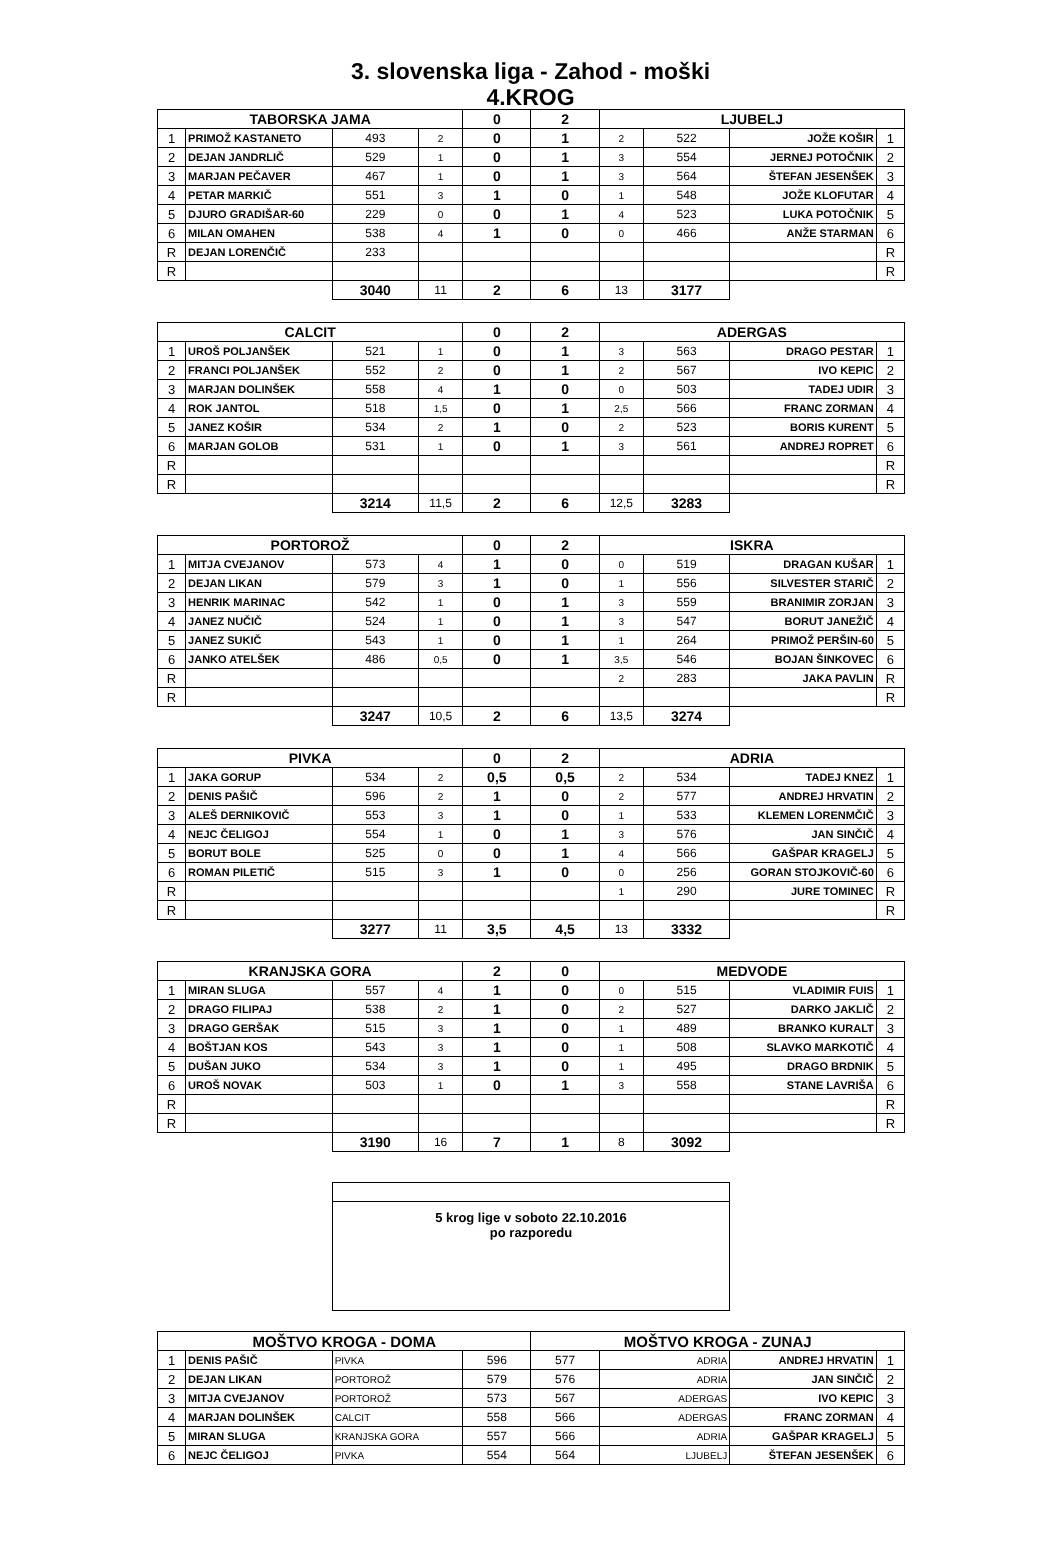3. slovenska liga - Zahod - moški
4.KROG
| TABORSKA JAMA | | | | 0 | 2 | LJUBELJ | | | |
| --- | --- | --- | --- | --- | --- | --- | --- | --- | --- |
| 1 | PRIMOŽ KASTANETO | 493 | 2 | 0 | 1 | 2 | 522 | JOŽE KOŠIR | 1 |
| 2 | DEJAN JANDRLIČ | 529 | 1 | 0 | 1 | 3 | 554 | JERNEJ POTOČNIK | 2 |
| 3 | MARJAN PEČAVER | 467 | 1 | 0 | 1 | 3 | 564 | ŠTEFAN JESENŠEK | 3 |
| 4 | PETAR MARKIČ | 551 | 3 | 1 | 0 | 1 | 548 | JOŽE KLOFUTAR | 4 |
| 5 | DJURO GRADIŠAR-60 | 229 | 0 | 0 | 1 | 4 | 523 | LUKA POTOČNIK | 5 |
| 6 | MILAN OMAHEN | 538 | 4 | 1 | 0 | 0 | 466 | ANŽE STARMAN | 6 |
| R | DEJAN LORENČIČ | 233 | | | | | | | R |
| R | | | | | | | | | R |
| | | 3040 | 11 | 2 | 6 | 13 | 3177 | | |
| CALCIT | | | | 0 | 2 | ADERGAS | | | |
| 1 | UROŠ POLJANŠEK | 521 | 1 | 0 | 1 | 3 | 563 | DRAGO PESTAR | 1 |
| 2 | FRANCI POLJANŠEK | 552 | 2 | 0 | 1 | 2 | 567 | IVO KEPIC | 2 |
| 3 | MARJAN DOLINŠEK | 558 | 4 | 1 | 0 | 0 | 503 | TADEJ UDIR | 3 |
| 4 | ROK JANTOL | 518 | 1,5 | 0 | 1 | 2,5 | 566 | FRANC ZORMAN | 4 |
| 5 | JANEZ KOŠIR | 534 | 2 | 1 | 0 | 2 | 523 | BORIS KURENT | 5 |
| 6 | MARJAN GOLOB | 531 | 1 | 0 | 1 | 3 | 561 | ANDREJ ROPRET | 6 |
| R | | | | | | | | | R |
| R | | | | | | | | | R |
| | | 3214 | 11,5 | 2 | 6 | 12,5 | 3283 | | |
| PORTOROŽ | | | | 0 | 2 | ISKRA | | | |
| 1 | MITJA CVEJANOV | 573 | 4 | 1 | 0 | 0 | 519 | DRAGAN KUŠAR | 1 |
| 2 | DEJAN LIKAN | 579 | 3 | 1 | 0 | 1 | 556 | SILVESTER STARIČ | 2 |
| 3 | HENRIK MARINAC | 542 | 1 | 0 | 1 | 3 | 559 | BRANIMIR ZORJAN | 3 |
| 4 | JANEZ NUČIČ | 524 | 1 | 0 | 1 | 3 | 547 | BORUT JANEŽIČ | 4 |
| 5 | JANEZ SUKIČ | 543 | 1 | 0 | 1 | 1 | 264 | PRIMOŽ PERŠIN-60 | 5 |
| 6 | JANKO ATELŠEK | 486 | 0,5 | 0 | 1 | 3,5 | 546 | BOJAN ŠINKOVEC | 6 |
| R | | | | | | 2 | 283 | JAKA PAVLIN | R |
| R | | | | | | | | | R |
| | | 3247 | 10,5 | 2 | 6 | 13,5 | 3274 | | |
| PIVKA | | | | 0 | 2 | ADRIA | | | |
| 1 | JAKA GORUP | 534 | 2 | 0,5 | 0,5 | 2 | 534 | TADEJ KNEZ | 1 |
| 2 | DENIS PAŠIČ | 596 | 2 | 1 | 0 | 2 | 577 | ANDREJ HRVATIN | 2 |
| 3 | ALEŠ DERNIKOVIČ | 553 | 3 | 1 | 0 | 1 | 533 | KLEMEN LORENMČIČ | 3 |
| 4 | NEJC ČELIGOJ | 554 | 1 | 0 | 1 | 3 | 576 | JAN SINČIČ | 4 |
| 5 | BORUT BOLE | 525 | 0 | 0 | 1 | 4 | 566 | GAŠPAR KRAGELJ | 5 |
| 6 | ROMAN PILETIČ | 515 | 3 | 1 | 0 | 0 | 256 | GORAN STOJKOVIČ-60 | 6 |
| R | | | | | | 1 | 290 | JURE TOMINEC | R |
| R | | | | | | | | | R |
| | | 3277 | 11 | 3,5 | 4,5 | 13 | 3332 | | |
| KRANJSKA GORA | | | | 2 | 0 | MEDVODE | | | |
| 1 | MIRAN SLUGA | 557 | 4 | 1 | 0 | 0 | 515 | VLADIMIR FUIS | 1 |
| 2 | DRAGO FILIPAJ | 538 | 2 | 1 | 0 | 2 | 527 | DARKO JAKLIČ | 2 |
| 3 | DRAGO GERŠAK | 515 | 3 | 1 | 0 | 1 | 489 | BRANKO KURALT | 3 |
| 4 | BOŠTJAN KOS | 543 | 3 | 1 | 0 | 1 | 508 | SLAVKO MARKOTIČ | 4 |
| 5 | DUŠAN JUKO | 534 | 3 | 1 | 0 | 1 | 495 | DRAGO BRDNIK | 5 |
| 6 | UROŠ NOVAK | 503 | 1 | 0 | 1 | 3 | 558 | STANE LAVRIŠA | 6 |
| R | | | | | | | | | R |
| R | | | | | | | | | R |
| | | 3190 | 16 | 7 | 1 | 8 | 3092 | | |
5 krog lige v soboto 22.10.2016
po razporedu
| MOŠTVO KROGA - DOMA | | | | MOŠTVO KROGA - ZUNAJ | | | |
| --- | --- | --- | --- | --- | --- | --- | --- |
| 1 | DENIS PAŠIČ | PIVKA | 596 | 577 | ADRIA | ANDREJ HRVATIN | 1 |
| 2 | DEJAN LIKAN | PORTOROŽ | 579 | 576 | ADRIA | JAN SINČIČ | 2 |
| 3 | MITJA CVEJANOV | PORTOROŽ | 573 | 567 | ADERGAS | IVO KEPIC | 3 |
| 4 | MARJAN DOLINŠEK | CALCIT | 558 | 566 | ADERGAS | FRANC ZORMAN | 4 |
| 5 | MIRAN SLUGA | KRANJSKA GORA | 557 | 566 | ADRIA | GAŠPAR KRAGELJ | 5 |
| 6 | NEJC ČELIGOJ | PIVKA | 554 | 564 | LJUBELJ | ŠTEFAN JESENŠEK | 6 |